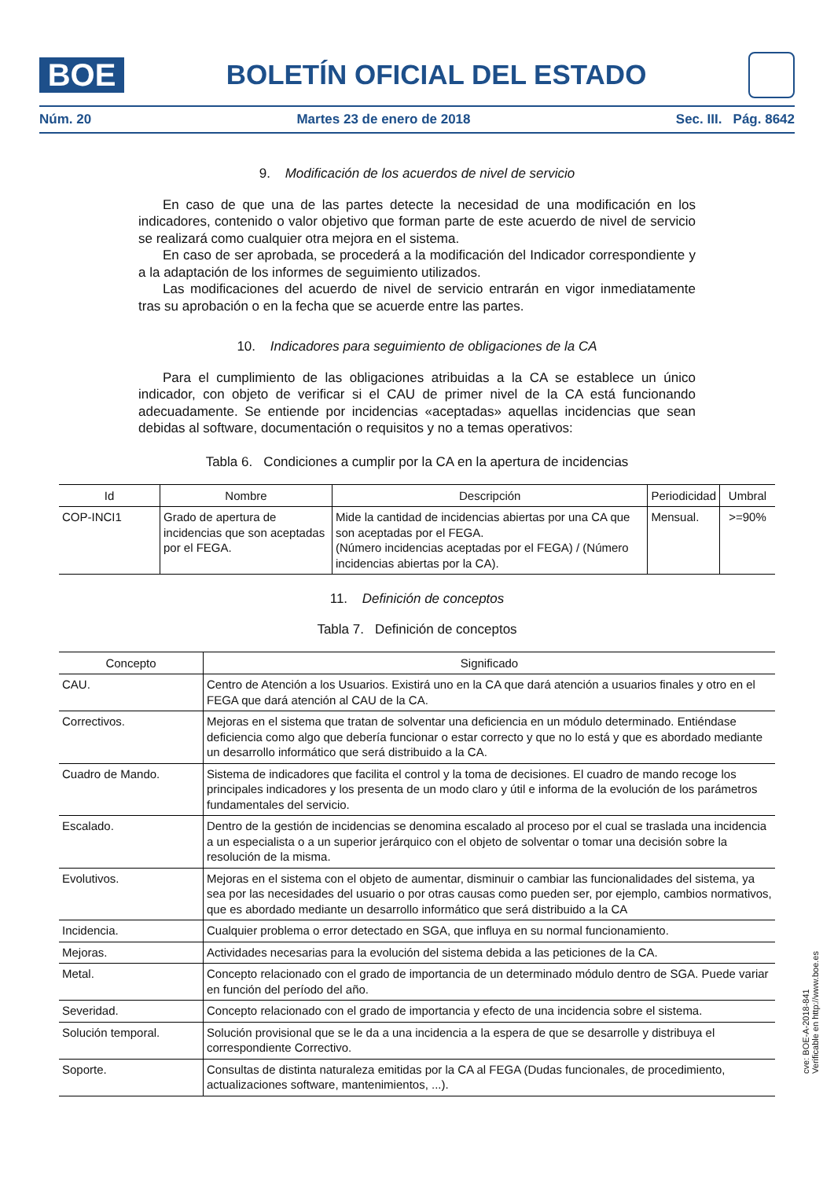BOE
BOLETÍN OFICIAL DEL ESTADO
Núm. 20 Martes 23 de enero de 2018 Sec. III. Pág. 8642
9. Modificación de los acuerdos de nivel de servicio
En caso de que una de las partes detecte la necesidad de una modificación en los indicadores, contenido o valor objetivo que forman parte de este acuerdo de nivel de servicio se realizará como cualquier otra mejora en el sistema.
En caso de ser aprobada, se procederá a la modificación del Indicador correspondiente y a la adaptación de los informes de seguimiento utilizados.
Las modificaciones del acuerdo de nivel de servicio entrarán en vigor inmediatamente tras su aprobación o en la fecha que se acuerde entre las partes.
10. Indicadores para seguimiento de obligaciones de la CA
Para el cumplimiento de las obligaciones atribuidas a la CA se establece un único indicador, con objeto de verificar si el CAU de primer nivel de la CA está funcionando adecuadamente. Se entiende por incidencias «aceptadas» aquellas incidencias que sean debidas al software, documentación o requisitos y no a temas operativos:
Tabla 6. Condiciones a cumplir por la CA en la apertura de incidencias
| Id | Nombre | Descripción | Periodicidad | Umbral |
| --- | --- | --- | --- | --- |
| COP-INCI1 | Grado de apertura de incidencias que son aceptadas por el FEGA. | Mide la cantidad de incidencias abiertas por una CA que son aceptadas por el FEGA. (Número incidencias aceptadas por el FEGA) / (Número incidencias abiertas por la CA). | Mensual. | >=90% |
11. Definición de conceptos
Tabla 7. Definición de conceptos
| Concepto | Significado |
| --- | --- |
| CAU. | Centro de Atención a los Usuarios. Existirá uno en la CA que dará atención a usuarios finales y otro en el FEGA que dará atención al CAU de la CA. |
| Correctivos. | Mejoras en el sistema que tratan de solventar una deficiencia en un módulo determinado. Entiéndase deficiencia como algo que debería funcionar o estar correcto y que no lo está y que es abordado mediante un desarrollo informático que será distribuido a la CA. |
| Cuadro de Mando. | Sistema de indicadores que facilita el control y la toma de decisiones. El cuadro de mando recoge los principales indicadores y los presenta de un modo claro y útil e informa de la evolución de los parámetros fundamentales del servicio. |
| Escalado. | Dentro de la gestión de incidencias se denomina escalado al proceso por el cual se traslada una incidencia a un especialista o a un superior jerárquico con el objeto de solventar o tomar una decisión sobre la resolución de la misma. |
| Evolutivos. | Mejoras en el sistema con el objeto de aumentar, disminuir o cambiar las funcionalidades del sistema, ya sea por las necesidades del usuario o por otras causas como pueden ser, por ejemplo, cambios normativos, que es abordado mediante un desarrollo informático que será distribuido a la CA |
| Incidencia. | Cualquier problema o error detectado en SGA, que influya en su normal funcionamiento. |
| Mejoras. | Actividades necesarias para la evolución del sistema debida a las peticiones de la CA. |
| Metal. | Concepto relacionado con el grado de importancia de un determinado módulo dentro de SGA. Puede variar en función del período del año. |
| Severidad. | Concepto relacionado con el grado de importancia y efecto de una incidencia sobre el sistema. |
| Solución temporal. | Solución provisional que se le da a una incidencia a la espera de que se desarrolle y distribuya el correspondiente Correctivo. |
| Soporte. | Consultas de distinta naturaleza emitidas por la CA al FEGA (Dudas funcionales, de procedimiento, actualizaciones software, mantenimientos, ...). |
cve: BOE-A-2018-841
Verificable en http://www.boe.es